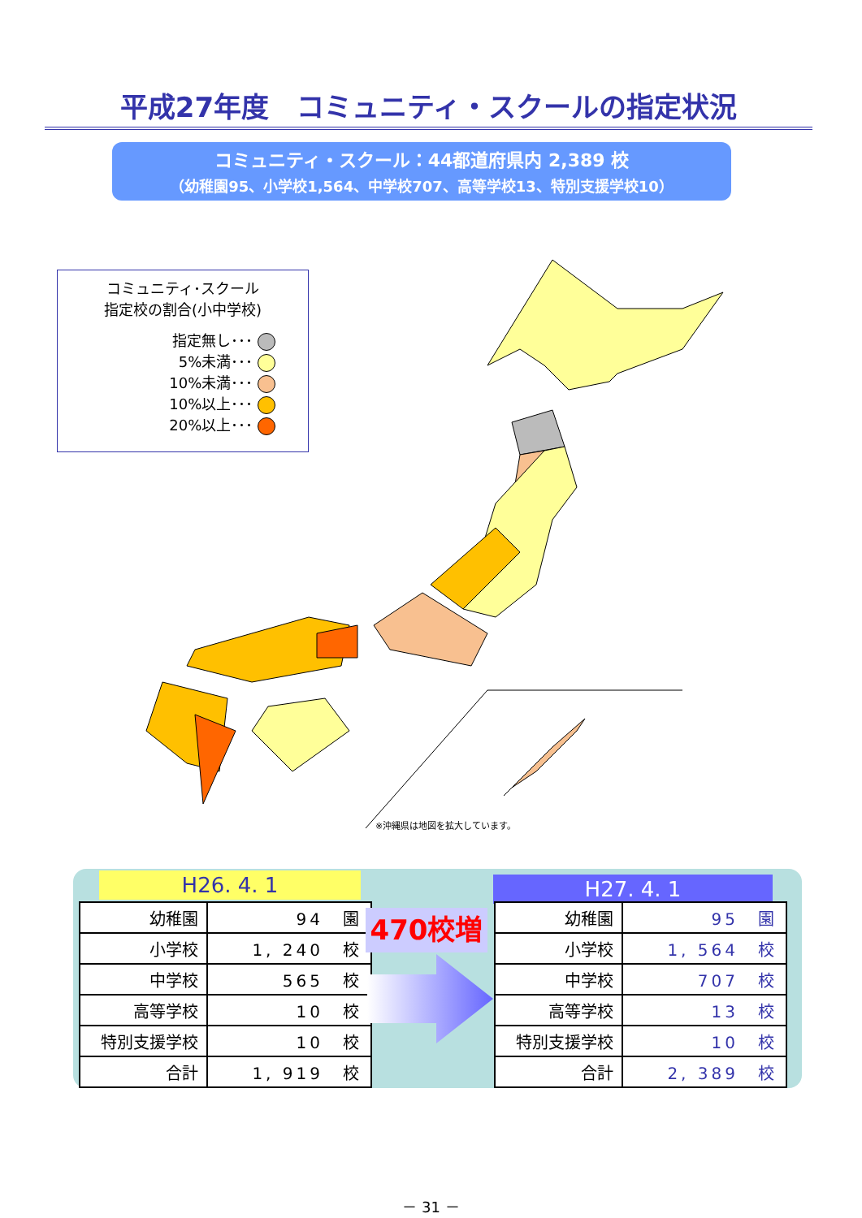平成27年度　コミュニティ・スクールの指定状況
コミュニティ・スクール：44都道府県内 2,389 校
（幼稚園95、小学校1,564、中学校707、高等学校13、特別支援学校10）
コミュニティ･スクール
指定校の割合(小中学校)
指定無し･･･
5%未満･･･
10%未満･･･
10%以上･･･
20%以上･･･
※沖縄県は地図を拡大しています。
H26. 4. 1
| 幼稚園 | 94 園 |
| 小学校 | 1, 240 校 |
| 中学校 | 565 校 |
| 高等学校 | 10 校 |
| 特別支援学校 | 10 校 |
| 合計 | 1, 919 校 |
470校増
H27. 4. 1
| 幼稚園 | 95 園 |
| 小学校 | 1, 564 校 |
| 中学校 | 707 校 |
| 高等学校 | 13 校 |
| 特別支援学校 | 10 校 |
| 合計 | 2, 389 校 |
－ 31 －